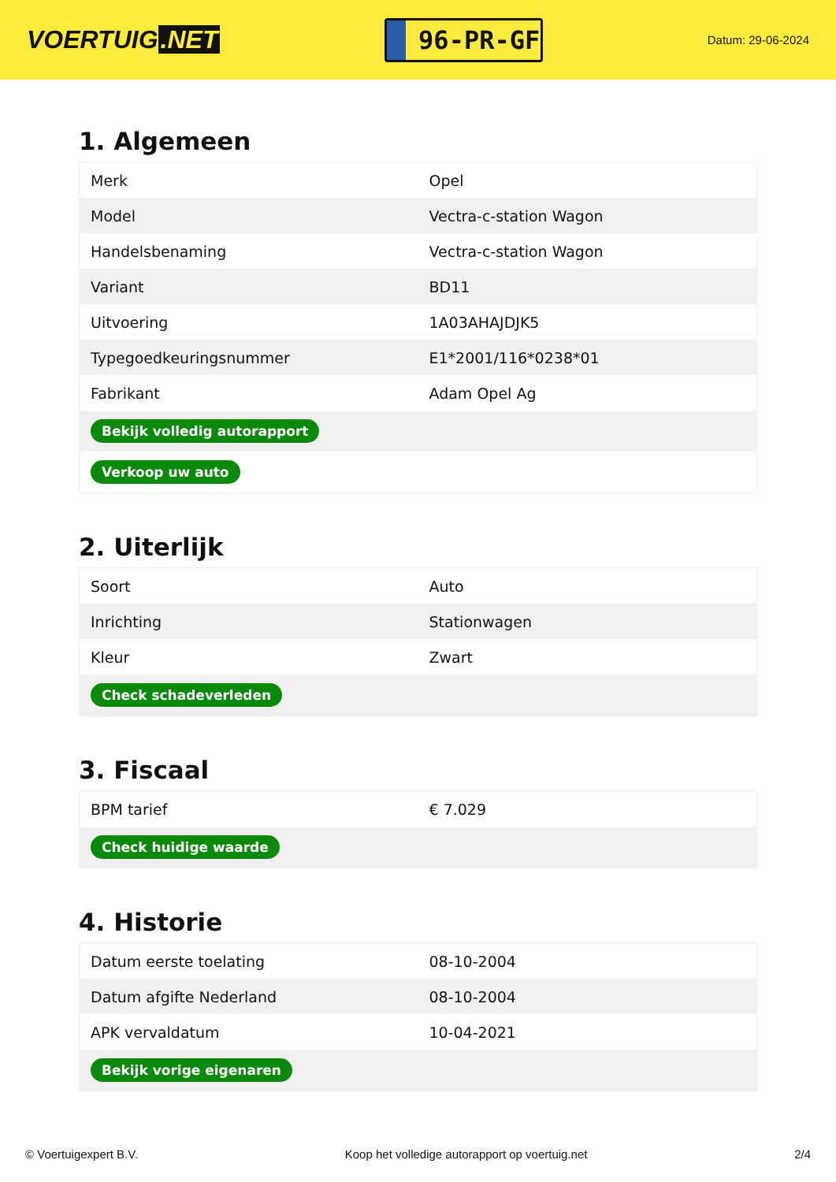VOERTUIG.NET
96-PR-GF
Datum: 29-06-2024
1. Algemeen
| Merk | Opel |
| Model | Vectra-c-station Wagon |
| Handelsbenaming | Vectra-c-station Wagon |
| Variant | BD11 |
| Uitvoering | 1A03AHAJDJK5 |
| Typegoedkeuringsnummer | E1*2001/116*0238*01 |
| Fabrikant | Adam Opel Ag |
| Bekijk volledig autorapport | |
| Verkoop uw auto | |
2. Uiterlijk
| Soort | Auto |
| Inrichting | Stationwagen |
| Kleur | Zwart |
| Check schadeverleden | |
3. Fiscaal
| BPM tarief | € 7.029 |
| Check huidige waarde | |
4. Historie
| Datum eerste toelating | 08-10-2004 |
| Datum afgifte Nederland | 08-10-2004 |
| APK vervaldatum | 10-04-2021 |
| Bekijk vorige eigenaren | |
© Voertuigexpert B.V. Koop het volledige autorapport op voertuig.net 2/4